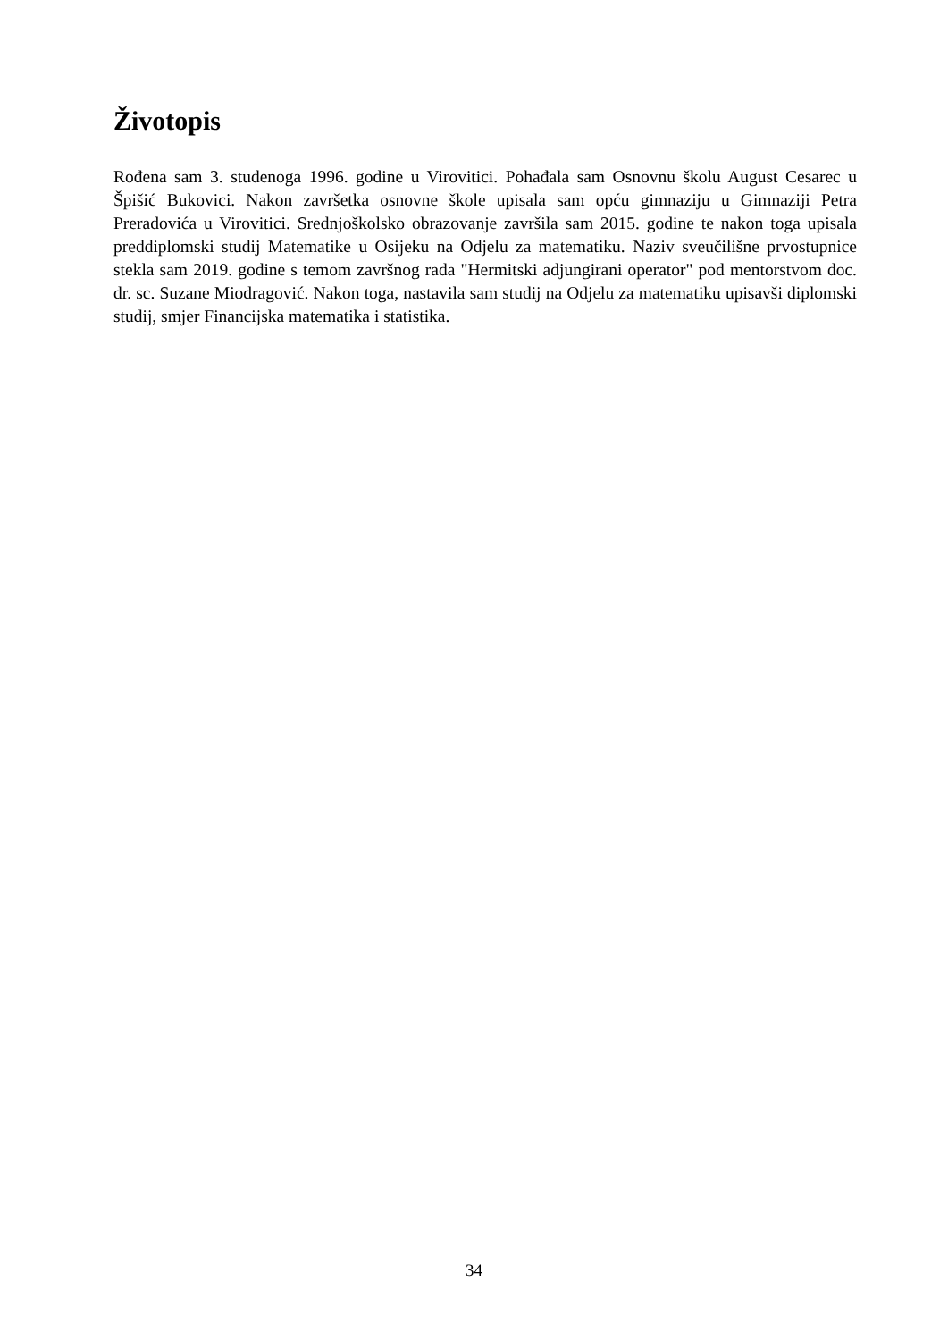Životopis
Rođena sam 3. studenoga 1996. godine u Virovitici. Pohađala sam Osnovnu školu August Cesarec u Špišić Bukovici. Nakon završetka osnovne škole upisala sam opću gimnaziju u Gimnaziji Petra Preradovića u Virovitici. Srednjoškolsko obrazovanje završila sam 2015. godine te nakon toga upisala preddiplomski studij Matematike u Osijeku na Odjelu za matematiku. Naziv sveučilišne prvostupnice stekla sam 2019. godine s temom završnog rada "Hermitski adjungirani operator" pod mentorstvom doc. dr. sc. Suzane Miodragović. Nakon toga, nastavila sam studij na Odjelu za matematiku upisavši diplomski studij, smjer Financijska matematika i statistika.
34